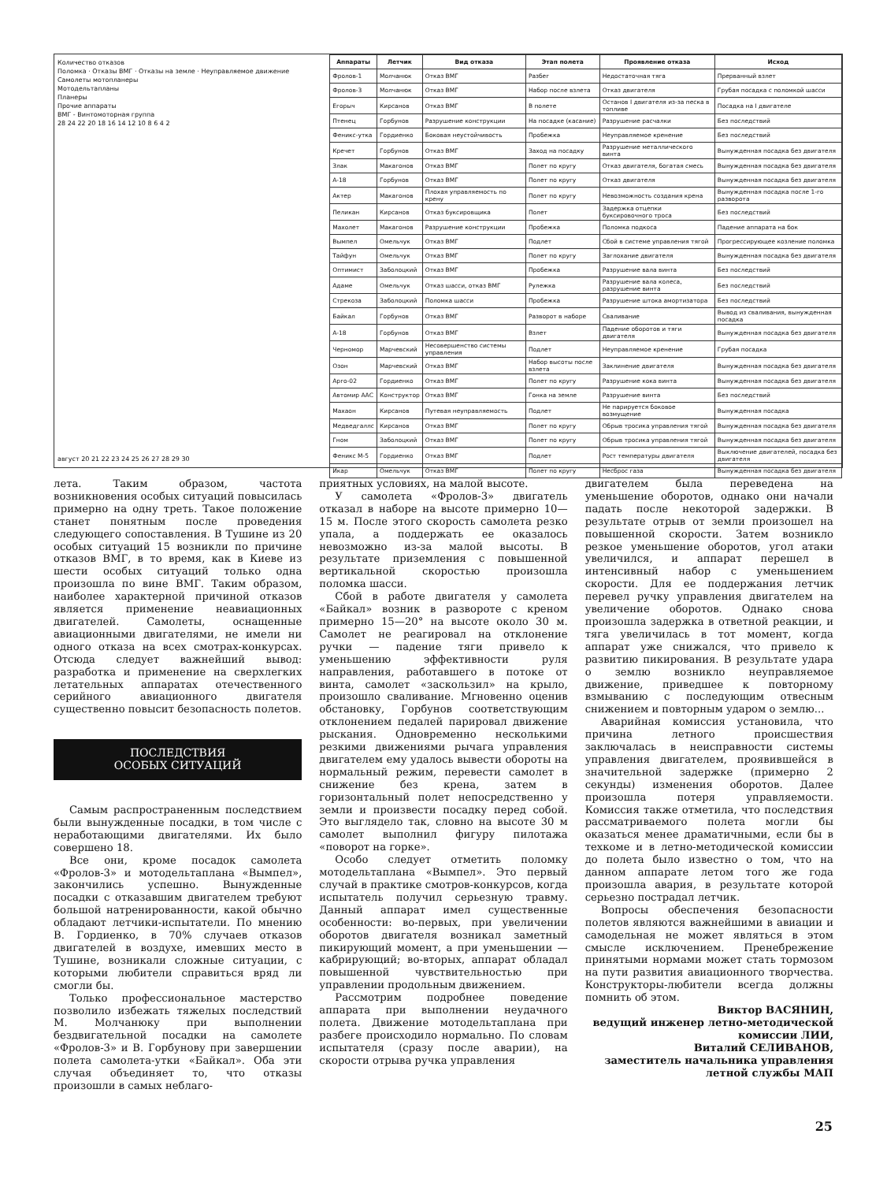Количество отказов
Поломка · Отказы ВМГ · Отказы на земле · Неуправляемое движение
Самолеты мотопланеры
Мотодельтапланы
Планеры
Прочие аппараты
ВМГ - Винтомоторная группа
28 24 22 20 18 16 14 12 10 8 6 4 2
август 20 21 22 23 24 25 26 27 28 29 30
| Аппараты | Летчик | Вид отказа | Этап полета | Проявление отказа | Исход |
| --- | --- | --- | --- | --- | --- |
| Фролов-1 | Молчанюк | Отказ ВМГ | Разбег | Недостаточная тяга | Прерванный взлет |
| Фролов-3 | Молчанюк | Отказ ВМГ | Набор после взлета | Отказ двигателя | Грубая посадка с поломкой шасси |
| Егорыч | Кирсанов | Отказ ВМГ | В полете | Останов I двигателя из-за песка в топливе | Посадка на I двигателе |
| Птенец | Горбунов | Разрушение конструкции | На посадке (касание) | Разрушение расчалки | Без последствий |
| Феникс-утка | Гордиенко | Боковая неустойчивость | Пробежка | Неуправляемое кренение | Без последствий |
| Кречет | Горбунов | Отказ ВМГ | Заход на посадку | Разрушение металлического винта | Вынужденная посадка без двигателя |
| Злак | Макагонов | Отказ ВМГ | Полет по кругу | Отказ двигателя, богатая смесь | Вынужденная посадка без двигателя |
| А-18 | Горбунов | Отказ ВМГ | Полет по кругу | Отказ двигателя | Вынужденная посадка без двигателя |
| Актер | Макагонов | Плохая управляемость по крену | Полет по кругу | Невозможность создания крена | Вынужденная посадка после 1-го разворота |
| Пеликан | Кирсанов | Отказ буксировщика | Полет | Задержка отцепки буксировочного троса | Без последствий |
| Махолет | Макагонов | Разрушение конструкции | Пробежка | Поломка подкоса | Падение аппарата на бок |
| Вымпел | Омельчук | Отказ ВМГ | Подлет | Сбой в системе управления тягой | Прогрессирующее козление поломка |
| Тайфун | Омельчук | Отказ ВМГ | Полет по кругу | Заглохание двигателя | Вынужденная посадка без двигателя |
| Оптимист | Заболоцкий | Отказ ВМГ | Пробежка | Разрушение вала винта | Без последствий |
| Адаме | Омельчук | Отказ шасси, отказ ВМГ | Рулежка | Разрушение вала колеса, разрушение винта | Без последствий |
| Стрекоза | Заболоцкий | Поломка шасси | Пробежка | Разрушение штока амортизатора | Без последствий |
| Байкал | Горбунов | Отказ ВМГ | Разворот в наборе | Сваливание | Вывод из сваливания, вынужденная посадка |
| А-18 | Горбунов | Отказ ВМГ | Взлет | Падение оборотов и тяги двигателя | Вынужденная посадка без двигателя |
| Черномор | Марчевский | Несовершенство системы управления | Подлет | Неуправляемое кренение | Грубая посадка |
| Озон | Марчевский | Отказ ВМГ | Набор высоты после взлета | Заклинение двигателя | Вынужденная посадка без двигателя |
| Арго-02 | Гордиенко | Отказ ВМГ | Полет по кругу | Разрушение кока винта | Вынужденная посадка без двигателя |
| Автомир ААС | Конструктор | Отказ ВМГ | Гонка на земле | Разрушение винта | Без последствий |
| Махаон | Кирсанов | Путевая неуправляемость | Подлет | Не парируется боковое возмущение | Вынужденная посадка |
| Медведгаллс | Кирсанов | Отказ ВМГ | Полет по кругу | Обрыв тросика управления тягой | Вынужденная посадка без двигателя |
| Гном | Заболоцкий | Отказ ВМГ | Полет по кругу | Обрыв тросика управления тягой | Вынужденная посадка без двигателя |
| Феникс М-5 | Гордиенко | Отказ ВМГ | Подлет | Рост температуры двигателя | Выключение двигателей, посадка без двигателя |
| Икар | Омельчук | Отказ ВМГ | Полет по кругу | Несброс газа | Вынужденная посадка без двигателя |
лета. Таким образом, частота возникновения особых ситуаций повысилась примерно на одну треть. Такое положение станет понятным после проведения следующего сопоставления. В Тушине из 20 особых ситуаций 15 возникли по причине отказов ВМГ, в то время, как в Киеве из шести особых ситуаций только одна произошла по вине ВМГ. Таким образом, наиболее характерной причиной отказов является применение неавиационных двигателей. Самолеты, оснащенные авиационными двигателями, не имели ни одного отказа на всех смотрах-конкурсах. Отсюда следует важнейший вывод: разработка и применение на сверхлегких летательных аппаратах отечественного серийного авиационного двигателя существенно повысит безопасность полетов.
ПОСЛЕДСТВИЯ
ОСОБЫХ СИТУАЦИЙ
Самым распространенным последствием были вынужденные посадки, в том числе с неработающими двигателями. Их было совершено 18.
Все они, кроме посадок самолета «Фролов-3» и мотодельтаплана «Вымпел», закончились успешно. Вынужденные посадки с отказавшим двигателем требуют большой натренированности, какой обычно обладают летчики-испытатели. По мнению В. Гордиенко, в 70% случаев отказов двигателей в воздухе, имевших место в Тушине, возникали сложные ситуации, с которыми любители справиться вряд ли смогли бы.
Только профессиональное мастерство позволило избежать тяжелых последствий М. Молчанюку при выполнении бездвигательной посадки на самолете «Фролов-3» и В. Горбунову при завершении полета самолета-утки «Байкал». Оба эти случая объединяет то, что отказы произошли в самых неблаго-
приятных условиях, на малой высоте.
У самолета «Фролов-3» двигатель отказал в наборе на высоте примерно 10—15 м. После этого скорость самолета резко упала, а поддержать ее оказалось невозможно из-за малой высоты. В результате приземления с повышенной вертикальной скоростью произошла поломка шасси.
Сбой в работе двигателя у самолета «Байкал» возник в развороте с креном примерно 15—20° на высоте около 30 м. Самолет не реагировал на отклонение ручки — падение тяги привело к уменьшению эффективности руля направления, работавшего в потоке от винта, самолет «заскользил» на крыло, произошло сваливание. Мгновенно оценив обстановку, Горбунов соответствующим отклонением педалей парировал движение рыскания. Одновременно несколькими резкими движениями рычага управления двигателем ему удалось вывести обороты на нормальный режим, перевести самолет в снижение без крена, затем в горизонтальный полет непосредственно у земли и произвести посадку перед собой. Это выглядело так, словно на высоте 30 м самолет выполнил фигуру пилотажа «поворот на горке».
Особо следует отметить поломку мотодельтаплана «Вымпел». Это первый случай в практике смотров-конкурсов, когда испытатель получил серьезную травму. Данный аппарат имел существенные особенности: во-первых, при увеличении оборотов двигателя возникал заметный пикирующий момент, а при уменьшении — кабрирующий; во-вторых, аппарат обладал повышенной чувствительностью при управлении продольным движением.
Рассмотрим подробнее поведение аппарата при выполнении неудачного полета. Движение мотодельтаплана при разбеге происходило нормально. По словам испытателя (сразу после аварии), на скорости отрыва ручка управления
двигателем была переведена на уменьшение оборотов, однако они начали падать после некоторой задержки. В результате отрыв от земли произошел на повышенной скорости. Затем возникло резкое уменьшение оборотов, угол атаки увеличился, и аппарат перешел в интенсивный набор с уменьшением скорости. Для ее поддержания летчик перевел ручку управления двигателем на увеличение оборотов. Однако снова произошла задержка в ответной реакции, и тяга увеличилась в тот момент, когда аппарат уже снижался, что привело к развитию пикирования. В результате удара о землю возникло неуправляемое движение, приведшее к повторному взмыванию с последующим отвесным снижением и повторным ударом о землю...
Аварийная комиссия установила, что причина летного происшествия заключалась в неисправности системы управления двигателем, проявившейся в значительной задержке (примерно 2 секунды) изменения оборотов. Далее произошла потеря управляемости. Комиссия также отметила, что последствия рассматриваемого полета могли бы оказаться менее драматичными, если бы в техкоме и в летно-методической комиссии до полета было известно о том, что на данном аппарате летом того же года произошла авария, в результате которой серьезно пострадал летчик.
Вопросы обеспечения безопасности полетов являются важнейшими в авиации и самодельная не может являться в этом смысле исключением. Пренебрежение принятыми нормами может стать тормозом на пути развития авиационного творчества. Конструкторы-любители всегда должны помнить об этом.
Виктор ВАСЯНИН,
ведущий инженер летно-методической комиссии ЛИИ,
Виталий СЕЛИВАНОВ,
заместитель начальника управления летной службы МАП
25